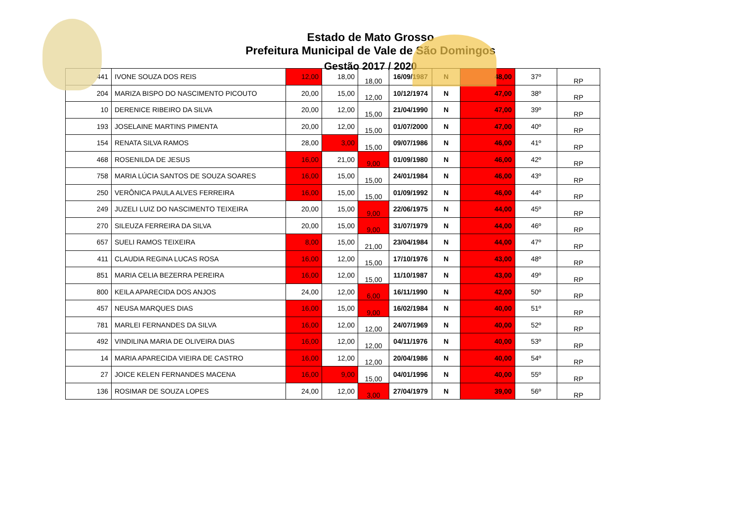Estado de Mato Grosso
Prefeitura Municipal de Vale de São Domingos
Gestão 2017 / 2020
| 441 | IVONE SOUZA DOS REIS | 12,00 | 18,00 | 18,00 | 16/09/1987 | N | 48,00 | 37º | RP |
| 204 | MARIZA BISPO DO NASCIMENTO PICOUTO | 20,00 | 15,00 | 12,00 | 10/12/1974 | N | 47,00 | 38º | RP |
| 10 | DERENICE RIBEIRO DA SILVA | 20,00 | 12,00 | 15,00 | 21/04/1990 | N | 47,00 | 39º | RP |
| 193 | JOSELAINE MARTINS PIMENTA | 20,00 | 12,00 | 15,00 | 01/07/2000 | N | 47,00 | 40º | RP |
| 154 | RENATA SILVA RAMOS | 28,00 | 3,00 | 15,00 | 09/07/1986 | N | 46,00 | 41º | RP |
| 468 | ROSENILDA DE JESUS | 16,00 | 21,00 | 9,00 | 01/09/1980 | N | 46,00 | 42º | RP |
| 758 | MARIA LÚCIA SANTOS DE SOUZA SOARES | 16,00 | 15,00 | 15,00 | 24/01/1984 | N | 46,00 | 43º | RP |
| 250 | VERÔNICA PAULA ALVES FERREIRA | 16,00 | 15,00 | 15,00 | 01/09/1992 | N | 46,00 | 44º | RP |
| 249 | JUZELI LUIZ DO NASCIMENTO TEIXEIRA | 20,00 | 15,00 | 9,00 | 22/06/1975 | N | 44,00 | 45º | RP |
| 270 | SILEUZA FERREIRA DA SILVA | 20,00 | 15,00 | 9,00 | 31/07/1979 | N | 44,00 | 46º | RP |
| 657 | SUELI RAMOS TEIXEIRA | 8,00 | 15,00 | 21,00 | 23/04/1984 | N | 44,00 | 47º | RP |
| 411 | CLAUDIA REGINA LUCAS ROSA | 16,00 | 12,00 | 15,00 | 17/10/1976 | N | 43,00 | 48º | RP |
| 851 | MARIA CELIA BEZERRA PEREIRA | 16,00 | 12,00 | 15,00 | 11/10/1987 | N | 43,00 | 49º | RP |
| 800 | KEILA APARECIDA DOS ANJOS | 24,00 | 12,00 | 6,00 | 16/11/1990 | N | 42,00 | 50º | RP |
| 457 | NEUSA MARQUES DIAS | 16,00 | 15,00 | 9,00 | 16/02/1984 | N | 40,00 | 51º | RP |
| 781 | MARLEI FERNANDES DA SILVA | 16,00 | 12,00 | 12,00 | 24/07/1969 | N | 40,00 | 52º | RP |
| 492 | VINDILINA MARIA DE OLIVEIRA DIAS | 16,00 | 12,00 | 12,00 | 04/11/1976 | N | 40,00 | 53º | RP |
| 14 | MARIA APARECIDA VIEIRA DE CASTRO | 16,00 | 12,00 | 12,00 | 20/04/1986 | N | 40,00 | 54º | RP |
| 27 | JOICE KELEN FERNANDES MACENA | 16,00 | 9,00 | 15,00 | 04/01/1996 | N | 40,00 | 55º | RP |
| 136 | ROSIMAR DE SOUZA LOPES | 24,00 | 12,00 | 3,00 | 27/04/1979 | N | 39,00 | 56º | RP |